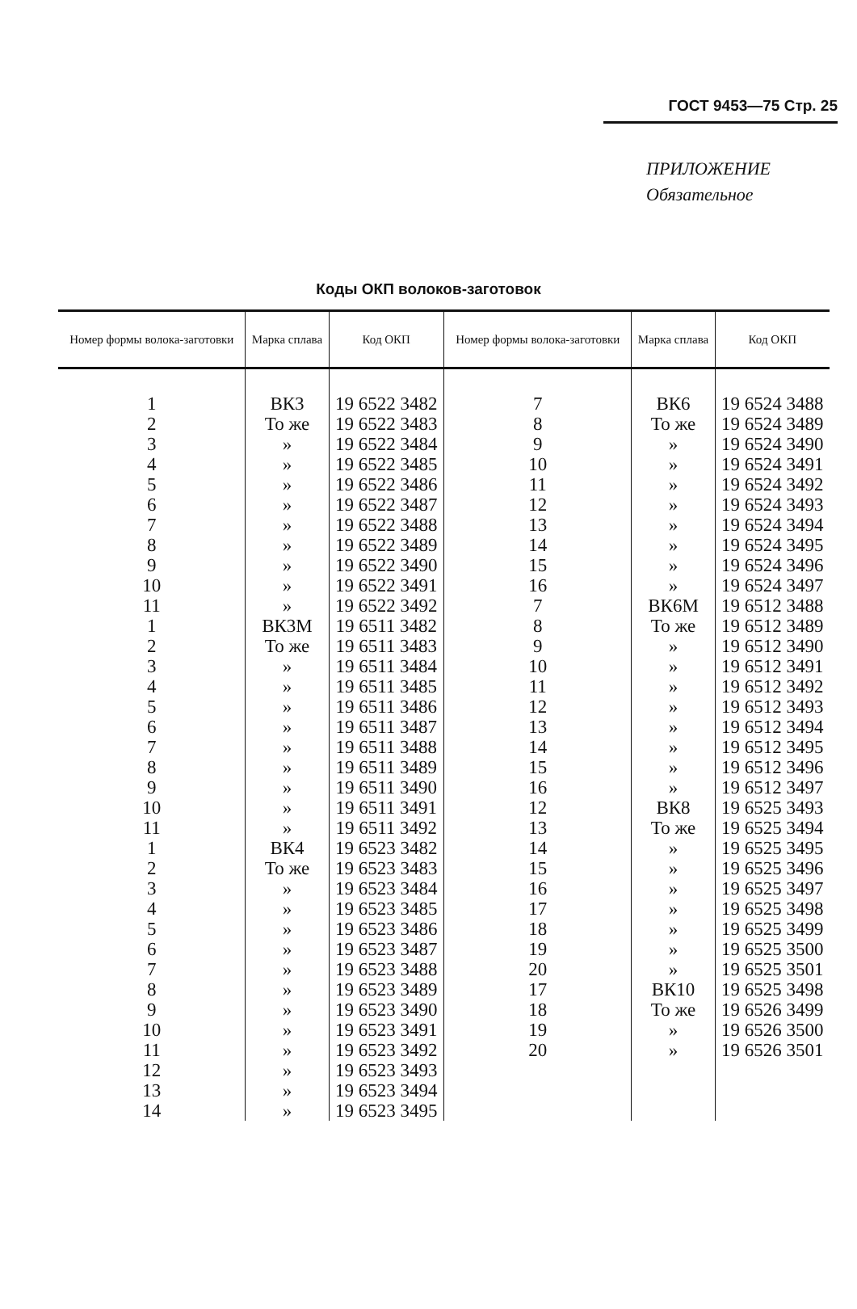ГОСТ 9453—75 Стр. 25
ПРИЛОЖЕНИЕ
Обязательное
Коды ОКП волоков-заготовок
| Номер формы волока-заготовки | Марка сплава | Код ОКП | Номер формы волока-заготовки | Марка сплава | Код ОКП |
| --- | --- | --- | --- | --- | --- |
| 1 2 3 4 5 6 7 8 9 10 11 1 2 3 4 5 6 7 8 9 10 11 1 2 3 4 5 6 7 8 9 10 11 12 13 14 | ВК3 То же » » » » » » » » » ВК3М То же » » » » » » » » » ВК4 То же » » » » » » » » » » » » | 19 6522 3482 19 6522 3483 19 6522 3484 19 6522 3485 19 6522 3486 19 6522 3487 19 6522 3488 19 6522 3489 19 6522 3490 19 6522 3491 19 6522 3492 19 6511 3482 19 6511 3483 19 6511 3484 19 6511 3485 19 6511 3486 19 6511 3487 19 6511 3488 19 6511 3489 19 6511 3490 19 6511 3491 19 6511 3492 19 6523 3482 19 6523 3483 19 6523 3484 19 6523 3485 19 6523 3486 19 6523 3487 19 6523 3488 19 6523 3489 19 6523 3490 19 6523 3491 19 6523 3492 19 6523 3493 19 6523 3494 19 6523 3495 | 7 8 9 10 11 12 13 14 15 16 7 8 9 10 11 12 13 14 15 16 12 13 14 15 16 17 18 19 20 17 18 19 20 | ВК6 То же » » » » » » » » ВК6М То же » » » » » » » » ВК8 То же » » » » » » » ВК10 То же » » | 19 6524 3488 19 6524 3489 19 6524 3490 19 6524 3491 19 6524 3492 19 6524 3493 19 6524 3494 19 6524 3495 19 6524 3496 19 6524 3497 19 6512 3488 19 6512 3489 19 6512 3490 19 6512 3491 19 6512 3492 19 6512 3493 19 6512 3494 19 6512 3495 19 6512 3496 19 6512 3497 19 6525 3493 19 6525 3494 19 6525 3495 19 6525 3496 19 6525 3497 19 6525 3498 19 6525 3499 19 6525 3500 19 6525 3501 19 6525 3498 19 6526 3499 19 6526 3500 19 6526 3501 |